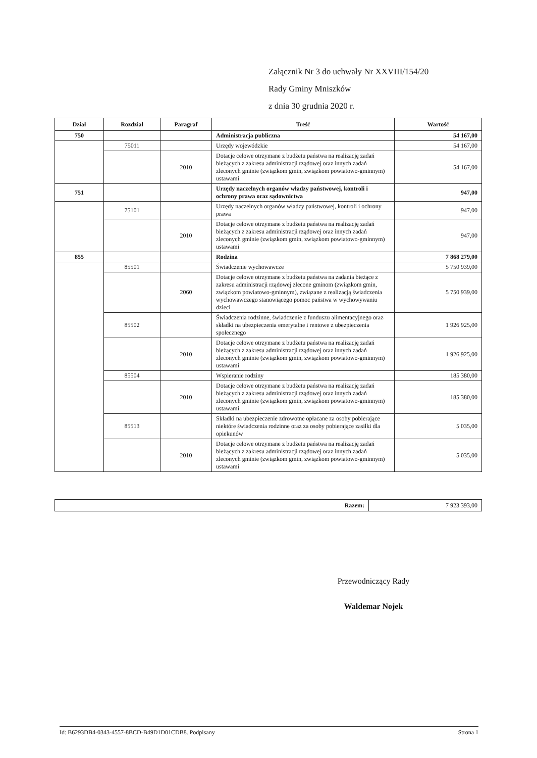Załącznik Nr 3 do uchwały Nr XXVIII/154/20
Rady Gminy Mniszków
z dnia 30 grudnia 2020 r.
| Dział | Rozdział | Paragraf | Treść | Wartość |
| --- | --- | --- | --- | --- |
| 750 | | | Administracja publiczna | 54 167,00 |
| | 75011 | | Urzędy wojewódzkie | 54 167,00 |
| | | 2010 | Dotacje celowe otrzymane z budżetu państwa na realizację zadań bieżących z zakresu administracji rządowej oraz innych zadań zleconych gminie (związkom gmin, związkom powiatowo-gminnym) ustawami | 54 167,00 |
| 751 | | | Urzędy naczelnych organów władzy państwowej, kontroli i ochrony prawa oraz sądownictwa | 947,00 |
| | 75101 | | Urzędy naczelnych organów władzy państwowej, kontroli i ochrony prawa | 947,00 |
| | | 2010 | Dotacje celowe otrzymane z budżetu państwa na realizację zadań bieżących z zakresu administracji rządowej oraz innych zadań zleconych gminie (związkom gmin, związkom powiatowo-gminnym) ustawami | 947,00 |
| 855 | | | Rodzina | 7 868 279,00 |
| | 85501 | | Świadczenie wychowawcze | 5 750 939,00 |
| | | 2060 | Dotacje celowe otrzymane z budżetu państwa na zadania bieżące z zakresu administracji rządowej zlecone gminom (związkom gmin, związkom powiatowo-gminnym), związane z realizacją świadczenia wychowawczego stanowiącego pomoc państwa w wychowywaniu dzieci | 5 750 939,00 |
| | 85502 | | Świadczenia rodzinne, świadczenie z funduszu alimentacyjnego oraz składki na ubezpieczenia emerytalne i rentowe z ubezpieczenia społecznego | 1 926 925,00 |
| | | 2010 | Dotacje celowe otrzymane z budżetu państwa na realizację zadań bieżących z zakresu administracji rządowej oraz innych zadań zleconych gminie (związkom gmin, związkom powiatowo-gminnym) ustawami | 1 926 925,00 |
| | 85504 | | Wspieranie rodziny | 185 380,00 |
| | | 2010 | Dotacje celowe otrzymane z budżetu państwa na realizację zadań bieżących z zakresu administracji rządowej oraz innych zadań zleconych gminie (związkom gmin, związkom powiatowo-gminnym) ustawami | 185 380,00 |
| | 85513 | | Składki na ubezpieczenie zdrowotne opłacane za osoby pobierające niektóre świadczenia rodzinne oraz za osoby pobierające zasiłki dla opiekunów | 5 035,00 |
| | | 2010 | Dotacje celowe otrzymane z budżetu państwa na realizację zadań bieżących z zakresu administracji rządowej oraz innych zadań zleconych gminie (związkom gmin, związkom powiatowo-gminnym) ustawami | 5 035,00 |
| Razem: | 7 923 393,00 |
Przewodniczący Rady
Waldemar Nojek
Id: B6293DB4-0343-4557-8BCD-B49D1D01CDB8. Podpisany Strona 1